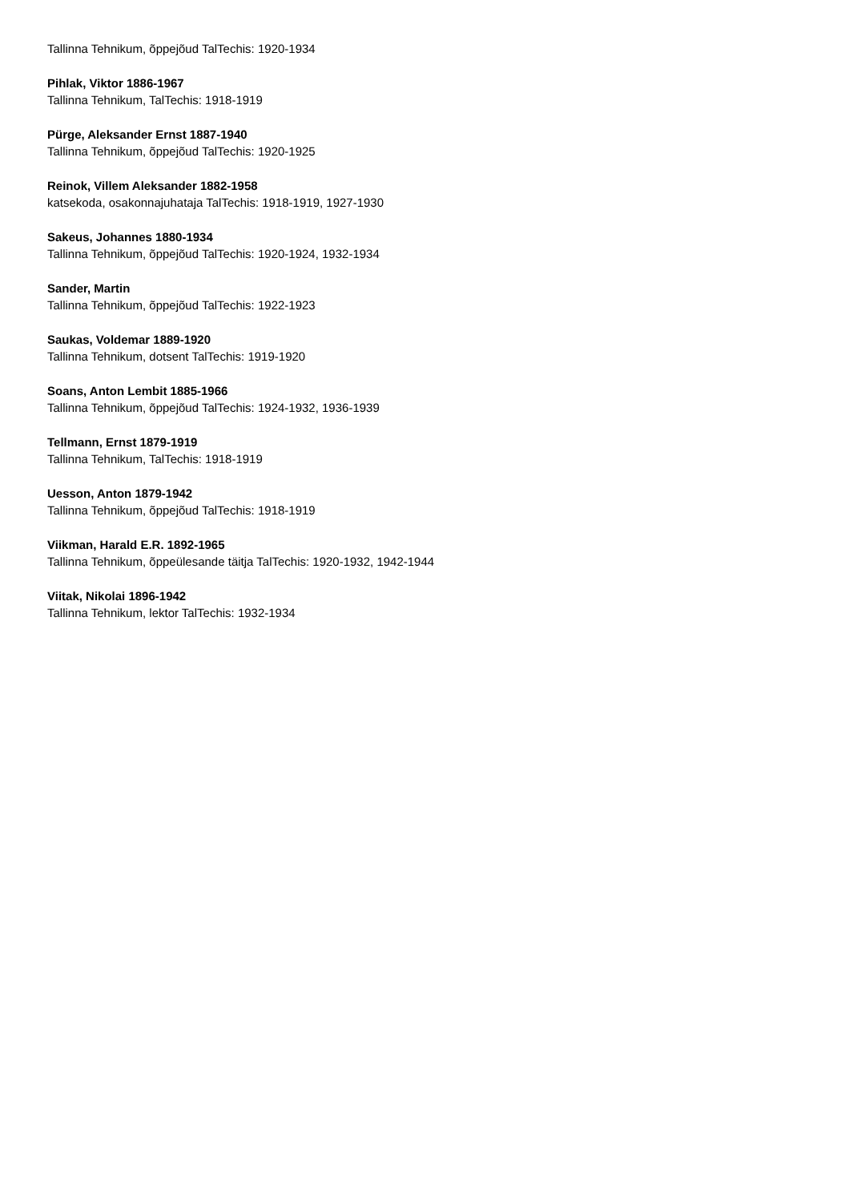Tallinna Tehnikum, õppejõud TalTechis: 1920-1934
Pihlak, Viktor 1886-1967
Tallinna Tehnikum, TalTechis: 1918-1919
Pürge, Aleksander Ernst 1887-1940
Tallinna Tehnikum, õppejõud TalTechis: 1920-1925
Reinok, Villem Aleksander 1882-1958
katsekoda, osakonnajuhataja TalTechis: 1918-1919, 1927-1930
Sakeus, Johannes 1880-1934
Tallinna Tehnikum, õppejõud TalTechis: 1920-1924, 1932-1934
Sander, Martin
Tallinna Tehnikum, õppejõud TalTechis: 1922-1923
Saukas, Voldemar 1889-1920
Tallinna Tehnikum, dotsent TalTechis: 1919-1920
Soans, Anton Lembit 1885-1966
Tallinna Tehnikum, õppejõud TalTechis: 1924-1932, 1936-1939
Tellmann, Ernst 1879-1919
Tallinna Tehnikum, TalTechis: 1918-1919
Uesson, Anton 1879-1942
Tallinna Tehnikum, õppejõud TalTechis: 1918-1919
Viikman, Harald E.R. 1892-1965
Tallinna Tehnikum, õppeülesande täitja TalTechis: 1920-1932, 1942-1944
Viitak, Nikolai 1896-1942
Tallinna Tehnikum, lektor TalTechis: 1932-1934